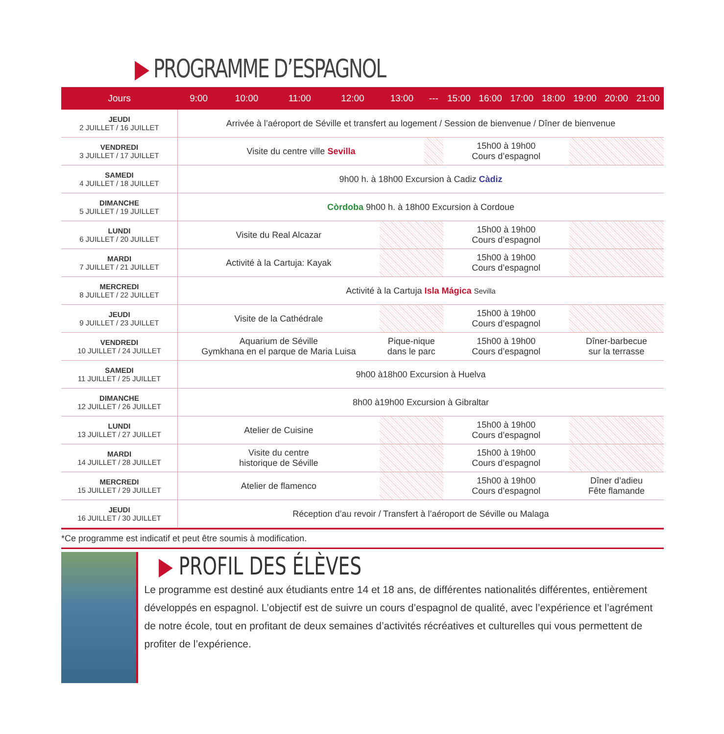▶ PROGRAMME D’ESPAGNOL
| Jours | 9:00 | 10:00 | 11:00 | 12:00 | 13:00 | --- | 15:00 | 16:00 | 17:00 | 18:00 | 19:00 | 20:00 | 21:00 |
| --- | --- | --- | --- | --- | --- | --- | --- | --- | --- | --- | --- | --- | --- |
| JEUDI 2 JUILLET / 16 JUILLET | Arrivée à l’aéroport de Séville et transfert au logement / Session de bienvenue / Dîner de bienvenue | | | | | | | | | | | | |
| VENDREDI 3 JUILLET / 17 JUILLET | Visite du centre ville Sevilla | | | | | | 15h00 à 19h00 Cours d’espagnol | | | | | | |
| SAMEDI 4 JUILLET / 18 JUILLET | 9h00 h. à 18h00 Excursion à Cadiz Càdiz | | | | | | | | | | | | |
| DIMANCHE 5 JUILLET / 19 JUILLET | Còrdoba 9h00 h. à 18h00 Excursion à Cordoue | | | | | | | | | | | | |
| LUNDI 6 JUILLET / 20 JUILLET | Visite du Real Alcazar | | | | | | 15h00 à 19h00 Cours d’espagnol | | | | | | |
| MARDI 7 JUILLET / 21 JUILLET | Activité à la Cartuja: Kayak | | | | | | 15h00 à 19h00 Cours d’espagnol | | | | | | |
| MERCREDI 8 JUILLET / 22 JUILLET | Activité à la Cartuja Isla Mágica Sevilla | | | | | | | | | | | | |
| JEUDI 9 JUILLET / 23 JUILLET | Visite de la Cathédrale | | | | | | 15h00 à 19h00 Cours d’espagnol | | | | | | |
| VENDREDI 10 JUILLET / 24 JUILLET | Aquarium de Séville Gymkhana en el parque de Maria Luisa | | | | Pique-nique dans le parc | | 15h00 à 19h00 Cours d’espagnol | | | | Dîner-barbecue sur la terrasse | | |
| SAMEDI 11 JUILLET / 25 JUILLET | 9h00 à18h00 Excursion à Huelva | | | | | | | | | | | | |
| DIMANCHE 12 JUILLET / 26 JUILLET | 8h00 à19h00 Excursion à Gibraltar | | | | | | | | | | | | |
| LUNDI 13 JUILLET / 27 JUILLET | Atelier de Cuisine | | | | | | 15h00 à 19h00 Cours d’espagnol | | | | | | |
| MARDI 14 JUILLET / 28 JUILLET | Visite du centre historique de Séville | | | | | | 15h00 à 19h00 Cours d’espagnol | | | | | | |
| MERCREDI 15 JUILLET / 29 JUILLET | Atelier de flamenco | | | | | | 15h00 à 19h00 Cours d’espagnol | | | | Dîner d’adieu Fête flamande | | |
| JEUDI 16 JUILLET / 30 JUILLET | Réception d’au revoir / Transfert à l’aéroport de Séville ou Malaga | | | | | | | | | | | | |
*Ce programme est indicatif et peut être soumis à modification.
▶ PROFIL DES ÉLÈVES
Le programme est destiné aux étudiants entre 14 et 18 ans, de différentes nationalités différentes, entièrement développés en espagnol. L’objectif est de suivre un cours d’espagnol de qualité, avec l’expérience et l’agrément de notre école, tout en profitant de deux semaines d’activités récréatives et culturelles qui vous permettent de profiter de l’expérience.